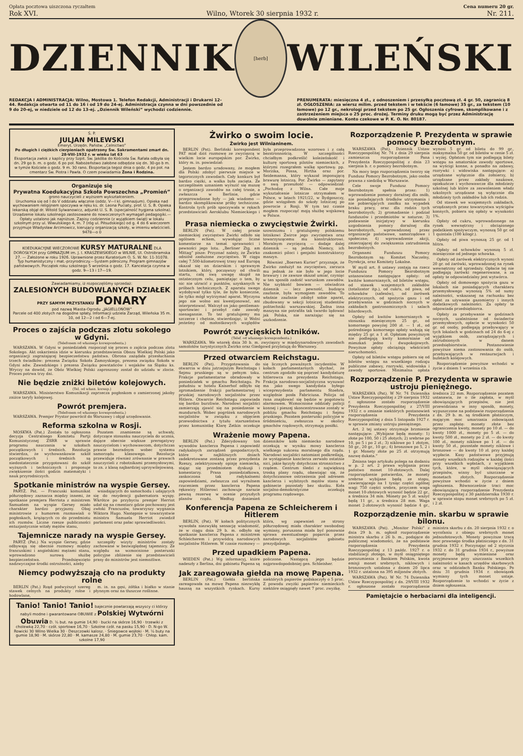Opłata pocztowa uiszczona ryczałtem Cena numeru 20 gr.
Rok XVI. Wilno, Wtorek 30 sierpnia 1932 r. Nr. 211.
DZIENNIK
[herb]
WILEŃSKI
REDAKCJA I ADMINISTRACJA: Wilno, Mostowa 1. Telefon Redakcji, Administracji i Drukarni 12-44. Redakcja otwarta od 11 do 16 i od 19 do 24-ej. Administracja czynna w dni powszednie od 9 do 20-ej, w niedziele od 12 do 13-ej. „Dziennik Wileński” wychodzi codziennie.
PRENUMERATA: miesięczna 4 zł., z odnoszeniem i przesyłką pocztową zł. 4 gr. 50, zagranicą 8 zł. OGŁOSZENIA: za wiersz milim. przed tekstem i w tekście (6 łamowe) 35 gr., za tekstem (10 łamowe) po 12 gr., nekrologi przed tekstem po 25 gr. Ogłoszenia cyfrowe, skomplikowane i z zastrzeżeniem miejsca o 25 proc. drożej. Terminy druku mogą być przez Administrację dowolnie zmieniane. Konto czekowe w P. K. O. Nr. 80187.
Ś. P.
JULJAN MILEWSKI
Emeryt. Urzędn. Państw. „Celnictwo”
Po długich i ciężkich cierpieniach opatrzony Św. Sakramentami zmarł dn. 28-VIII-1932 r. w wieku lat 63
Eksportacja zwłok z kaplicy przy Szpit. Św. Jakóba do Kościoła Św. Rafała odbyła się dn. 29 go b. m. o godz. 6 po poł. Nabożeństwo żałobne odbędzie się dn. 30-go b m. w tymże Kościele o godz. 9 m. 30 rano. Eksportacja tegoż dnia o godz. 4 po poł. na cmentarz Św. Piotra i Pawła. O czem powiadamia Żona i Rodzina.
Organizuje się
Prywatna Koedukacyjna Szkoła Powszechna „Promień”
grono nauczycieli z wyższem wykształceniem.
Uruchomia się od I do V oddziału włącznie (oddz. V—I kl. gimnazjum). Opieka nad wychowaniem religijnem spoczywa w ręku ks. dr. Leona Puciaty, prof. U. S. B. Opieka lekarską objął dr. Witold Sylwanowicz, adjunkt U. S. B. (specjalność hygjena szkolna). Urządzenie lokalu szkolnego zastosowane do nowoczesnych wymagań pedagogiki.—Opłaty ustalono jak najniższe. Zapisy codziennie (z wyjątkiem świąt) w lokalu szkolnym przy ul. Wiwulskiego 4, m. 7 (róg ul. Piłsudskiego) od g. 4 do 6 wieczorem przyjmuje Władysław Arcimowicz, kierujący organizacją szkoły, w imieniu właścicieli. 9478—o 0
KOEDUKACYJNE WIECZOROWE KURSY MATURALNE DLA DOROSŁYCH przy GIMNAZJUM im. J. I. KRASZEWSKIEGO w WILNIE, Ul. Ostrobramska 27. — Założone w roku 1926. Uprawnione przez Kuratorjum O. S. W. Nr. 11-31078. Typ humanistyczny i mat.-przyrodniczy.—System półroczny. Program gimnazjów państwowych. Początek roku szkolnego 5 września o godz. 17. Kancelarja czynna w godz. 9—13 i 17—19.
Zawiadamiamy, iż rozpoczęliśmy sprzedaż:
ZALESIONYCH BUDOWLANYCH DZIAŁEK
PRZY SAMYM PRZYSTANKU PONARY
pod nazwą Miasta-Ogrodu „JAGIELLONÓW”
Parcele od 400 złotych na dogodne spłaty. Informacji udziela Zarząd, Wileńska 35 m. 10, od 12—2 i od 6—7-ej.
Proces o zajścia podczas zlotu sokolego w Gdyni.
(Telefonem od własnego korespondenta.)
WARSZAWA. W Gdyni w poniedziałek rozpoczął się proces o zajścia podczas zlotu Sokolego. Akt oskarżenia idzie w kierunku przedstawienia Obozu Wielkiej Polski jako organizacji zagrażającej bezpieczeństwu państwa. Obrona zażądała przesłuchania trzech świadków: prezesa Związku Sokoła Zamoyskiego, prezesa związku Sokoła w Gdyni adw. Zawadzkiego i prezesa Związku powstańców i wojaków na Śląsku ks. Wryczy na dowód, że Obóz Wielkiej Polski zaproszony został do udziału w zlocie. Proces potrwa trzy dni.
Nie będzie zniżki biletów kolejowych.
(Tel. od własn. koresp.)
WARSZAWA. Ministerstwo Komunikacji zaprzecza pogłoskom o zamierzonej jakoby zniżce taryfy kolejowej.
Powrót premjera.
(Telefonem od własnego korespondenta.)
WARSZAWA. Premjer Prystor powrócił do Warszawy i objął urzędowanie.
Reforma szkolna w Rosji.
MOSKWA (Pat.) Została to ogłoszona decyzja Centralnego Komitetu Partji Komunistycznej ZSRR w sprawie programu nauczania w szkołach początkowych i średnich. Rezolucja stwierdza, że wychowankowie szkół początkowych i średnich są niedostatecznie przygotowani do szkół wyższych i technicznych i proponuje zwiększenie ilości godzin matematyki i nauk przyrodniczych.
Pozatem znamienne są uchwały, dotyczące stosunku nauczyciela do ucznia, dające obecnie większe prerogatywy nauczycielom i wychowawcom, dotychczas prawie bezradnym wobec systemu samorządu klasowego. Rezolucja przewiduje również zrównanie w prawach nauczycieli z robotnikami przemysłowymi, to zn. z klasą najbardziej uprzywilejowaną.
Spotkanie ministrów na wyspie Gersey.
PARYŻ. Pat. — Francuski komunikat półurzędowy zaznacza między innemi, że spotkanie premjera Herriota z ministrem Samuelem na wyspie Gersey miało charakter bardzo przyjazny. Obaj ministrowie z humorem rozmawiali o pogłoskach, krążących co do przedmiotu ich rozmów. Liczne rzesze publiczności entuzjastycznie witały mężów stanu,
wsiadających do samochodu i udających się do rezydencji gubernatora wyspy. Wkrótce po przybyciu premjer Herriot udał się na cmentarz gdzie pochowany jest zwłoki Francuzów, towarzyszy wygnania Wiktora Hugo. Następnie w towarzystwie ministra Samuela Herriot zwiedził parlament oraz pałac sprawiedliwości.
Tajemnicze narady na wyspie Gersey.
PARYŻ (Pat.) Na wyspie Gersey, gdzie odbywają się obecnie rozmowy między francuskimi i angielskimi mężami stanu, wprowadzono surową służbę bezpieczeństwa. Przedsięwzięto nadzwyczajne środki ostrożności, ażeby
szczegóły wizyty ministrów zostały zachowane w bezwzględnej tajemnicy. Ze względu na wzmocnione posterunki policyjne zbliżenie się przedstawicieli prasy do ministrów jest niemożliwe.
Niemcy podwyższają cło na produkty rolne
BERLIN (Pat.) Rząd podwyższył szereg stawek celnych na produkty rolne i hodowlane,
m. in. na gęsi, żółtka i białko w stanie płynnym oraz na tłuszcze roślinne.
Tanio! Tanio! Tanio! bajecznie powtarzają wszyscy ci którzy nabyli modne i gwarantowane OBUWIE z Polskiej Wytwórni Obuwia D. ½ but. na gumie 14,90 · bucki na skórze 16,90 · trzewiki z cholewką 22,70 · czół. sportowe 16,70 · Szkolne czół. na pasku 15,90 · D. N-go W. Rowicki 30 Wilno Wielka 30 · Deszczowki kalosz. · Śniegowce wojłoki · M. ½ buty na gumie 18,90 · M. skórze 22,80 · M. kamasze 24,80 · M. gumie 23,70 · Chłop. kam. szkolne 17,90
Żwirko o swoim locie.
Żwirko jest Wilnianinem.
BERLIN (Pat). Berliński korespondent PAT miał dziś rozmowę ze zwycięzcą w wielkim locie europejskim por. Żwirko, który m. in. powiedział:
Jestem bardzo uradowany, że mogłem dla Polski zdobyć pierwsze miejsce w tegorocznych zawodach. Cały konkurs był bardzo ciężki, a walka była zacięta. Ze szczególnem uznaniem wyrazić się muszę o organizacji zawodów na całej trasie, a zwłaszcza w Berlinie, gdzie przeprowadzone były — jak wiadomo — bardzo skomplikowane próby techniczne. Kontrola tych prób spoczywała w rękach przedstawicieli Aeroklubu Niemieckiego i była przeprowadzona wzorowo i z całą bezstronnością. W szczególności chciałbym podkreślić koleżeńskość i kulturę sportową pilotów niemieckich, z którymi rozegrałem walkę sportową: pp. Morzika, Possa, Hirtha oraz por. Seidemanna, który wykazał imponującą brawurę lotniczą. Por. Żwirko — zapytany o swą przeszłość — odpowiedział: „Pochodzę z Wilna. Całe moje wykształcenie lotnicze otrzymałem w Polsce, w latach 1921/22, w Bydgoszczy, gdzie wstąpiłem do szkoły lotniczej po powrocie z Rosji. W tym też czasie mogłem rozpocząć moją służbę wojskową w Polsce.
Prasa niemiecka o zwycięstwie Żwirki.
BERLIN (Pat). W całej prasie niemieckiej zwycięstwo Żwirki odbiło się ogólnem echem, wywołując liczne komentarze na temat sprawności i pewności jego lotu. „Berliner Ztg. am Mittag” pisze: Przyznać należy, że Żwirko odniósł zasłużone zwycięstwo. W ciągu całej 7.500-kilometrowej trasy nad Europą okazał się on dziarskim i sprawnym lotnikiem, który, począwszy od chwili startu, całą swą uwagę skupił na ostatecznym celu, pamiętając o tem, by nic nie utracić z punktów, uzyskanych w próbach technicznych. Z aparatu swego wydobywał tylko tyle, ile było konieczne, ile tylko mógł wytrzymać aparat. Wyczynu jego nie wolno ani kwestjonować, ani interpretować. Walczył on jako gentleman-sportowiec i przebył całe zawody nienagannie. To też gratulujemy mu szczerze i chętnie, stwierdzając, iż Wolni jesteśmy od małostkowych względów szowinizmu i gratulujemy polskiemu lotnikowi Żwirce jego zwycięstwa oraz towarzyszącemu mu konstruktorowi. Moralnym zwycięzcą — dodaje dalej dziennik — są jednak Niemcy, ich znakomici piloci i genjalni konstruktorzy maszyn.
Również „Boersen Kurier” przyznaje, że Żwirko zasłużył na zwycięstwo, zarzuca mu jednak że nie było w jego locie brawury i że zawsze okazał umiar, czyniąc w ten sposób zadość warunkom zawodów. Nie szybkość bowiem — oświadcza dziennik — lecz pewność, budząca zaufanie, była wymogiem zawodów. To właśnie zaufanie zdobył sobie aparat, zbudowany w sekcji lotniczej studentów politechniki warszawskiej. Żadna inna maszyna nie potrafiła tak twardo lądować jak Polska, nie narażając się na uszkodzenie.
Powrót zwycięskich lotników.
(Telef. od własnego korespondenta.)
WARSZAWA. We wtorek dnia 30 b. m. zwycięzcy w międzynarodowych zawodach samolotów turystycznych Żwirko oraz Giedgowd przylatują do Warszawy.
Przed otwarciem Reichstagu.
BERLIN (Pat). Przygotowania do otwarcia w dniu jutrzejszym Reichstagu i Sejmu pruskiego są w pełnym toku. Frakcje parlamentarne obradowały w poniedziałek w gmachu Reichstagu. Po południu w hotelu Kaiserhof odbyło się zgromadzenie frakcji parlamentarnej i pruskiej narodowych socjalistów przez Hitlera. Otwarcie Reichstagu zapowiada się bardzo burzliwie. Narodowi socjaliści zamierzają zjawić się na posiedzenie w mundurach. Wobec pogróżek narodowych socjalistów w związku z objęciem przewodnictwa z tytułu starszeństwa przez komunistkę Klarę Zetkin oczekuje się licznych powaźnych incydentów. W kołach parlamentarnych słychać, że centrum zgodziło się poprzeć kandydaturę hitlerowca na prezydenta Reichstagu. Frakcja narodowo-socjalistyczna wysuwać ma jako swego kandydata byłego wiceprezydenta parlamentu Stoehra, względnie posła Fabriciusa. Policja od rana znajdować się będzie w pogotowiu alarmowem. Wzmocnione oddziały policji konnej i pieszej skoncentrowane zostały w pobliżu gmachu Reichstagu i Sejmu pruskiego. Pozatem posterunki policyjne w śródmieściu, zwłaszcza w okolicy gmachów rządowych, otrzymają posiłki.
Wrażenie mowy Papena.
BERLIN (Pat.) Zdecydowany ton wywodów kanclerza Papena i zapowiedź radykalnych zarządzeń gospodarczych, które w najbliższych dniach zadekretowane zostaną przez prezydenta Rzeszy, zelektryzowały opinję niemiecką, stając się przedmiotem dyskusji i komentarzy. Prasa poniedziałkowa, zaskoczona tak radykalnemi zapowiedziami, zwłaszcza zaś wyraźnem rzuceniem przez kanclerza Papena rękawicy Hitlerowi zachowuje narazie pewną rezerwę w ocenie przyszłych planów rządu. Według doniesień dzienników koła niemiecko narodowe oczekują w wyniku mowy kanclerza wielkiego sukcesu moralnego dla rządu. Narodowi socjaliści natomiast podkreślają, że wystąpienie kanclerza zerwało ostatnie nici, jakie łączyły dotychczas stronnictwo z rządem. Centrum śledzi z największą troską plany rządu, obawiając się, że dotychczasowe ostrzeżenia pod adresem kanclerza i wybitnych mężów stanu w gabinecie pozostały bez skutku. Koła socjalno-demokratyczne oczekują programu rządowego.
Konferencja Papena ze Schleicherem i Hitlerem
BERLIN, (Pat). W kołach politycznych wywołała niezwykłą sensację wiadomość, że w ciągu dnia 29 b. m. odbyło się spotkanie kanclerza Papena z ministrem Schleicherem i przywódcą narodowych socjalistów Hitlerem. W czasie rozmowy — która, wg zapewnień ze strony półurzędowej miała charakter swobodnej wymiany, poruszona miała być ponownie sprawa ewentualnego poparcia przez narodowych socjalistów gabinetu prezydjalnego.
Przed upadkiem Papena.
WIEDEŃ (Pat.) Wg informacyj, które nadeszły z Berlina, dni gabinetu Papena są policzone. Następcą jego będzie najprawdopodobniej gen. Schleisher.
Jak zareagowała giełda na mowę Papena.
BERLIN (Pat.) Giełda berlińska zareagowała na mowę Papena niezwykłą haussą na wszystkich rynkach. Kursy niektórych papierów podskoczyły o 5 proc. Z powodu zwyżki papierów niemieckich niektóre osiągnęły nawet 7 proc. zwyżkę.
Rozporządzenie P. Prezydenta w sprawie pomocy bezrobotnym.
WARSZAWA (Pat). Dziennik Ustaw Rzeczypospolitej Nr. 74 z dnia 29 sierpnia zamieszcza rozporządzenie Pana Prezydenta Rzeczypospolitej z dnia 23 sierpnia b. r. o pomocy bezrobotnym.
Na mocy tego rozporządzenia tworzy się Fundusz Pomocy Bezrobotnym, jako osoba prawna z siedzibą w Warszawie.
Cele swoje Fundusz Pomocy Bezrobotnym spełnia przez: 1) wprowadzenie pomocy doraźnej dla osób, nie posiadających środków utrzymania i nie pobierających zasiłku na wypadek braku pracy, oraz dla rodzin tych bezrobotnych; 2) gromadzenie i podział funduszów i przedmiotów w naturze; 3) podawanie inicjatywy w kierunku uzgodnienia pomocy doraźnej dla bezrobotnych, wprowadzonej przez organizacje państwowe, samorządowe i społeczne; 4) wprowadzenie akcji, zmierzającej do zwiększenia zatrudnienia bezrobotnych.
Organami Funduszu Pomocy Bezrobotnym są: Komitet Naczelny, Dyrekcja, oraz Komitety Lokalne.
W myśl art. 8 ustawy zostają na rzecz Funduszu Pomocy Bezrobotnym ustanowione następujące opłaty: od kwitów komornianych, od biletów wstępu, od stawek wzajemnych zakładów (totalizator itp.), od cukru, od piwa, od schowków (safesów), od żarówek elektrycznych, od spożycia gazu i od przebywania w godzinach nocnych w zakładach gastronomicznych i salach bilardowych.
Opłaty od kwitów komornianych w stosunku miesięcznym 25 gr., od komornego powyżej 200 zł. — 1 zł., od pośredniego komornego opłaty wahają się między 25 gr. a 1 zł. Opłatom powyższym nie podlegają kwity komorniane od mieszkań jedno i dwupokojowych. Powyższe opłaty obciążają właścicieli nieruchomości.
Opłaty od biletów wstępu pobiera się od biletów wstępu na wszelkiego rodzaju publiczne zabawy, rozrywki, widowiska i zawody sportowe. Minimalna opłata wynosi 5 gr. od biletu do 99 gr., maksymalna 50 gr. od biletów w cenie 5 zł. i wyżej. Opłatom tym nie podlegają bilety wstępu na amatorskie zawody sportowe, na wyścigi konne, a ponadto na zabawy, rozrywki i widowiska następujące: a) urządzane wyłącznie dla żołnierzy, b) urządzane przez zakłady naukowe, opiekuńcze i wychowawcze dla młodzieży szkolnej lub które za zezwoleniem władz szkolnych urządzane są wyłącznie dla młodzieży tych zakładów lub ich rodzin.
Od stawek we wzajemnych zakładach, urządzanych przez towarzystwa wyścigów konnych, pobiera się opłaty w wysokości 1%.
Opłaty od cukru, wprowadzonego na rynek wewnętrzny i obciążonego podatkiem spożywczym, wynoszą 50 gr. od 1 quintala (100 kilogr.).
Opłaty od piwa wynoszą 25 gr. od 1 hlitra.
Opłaty od schowków wynoszą 5 zł. miesięcznie od jednego schowka.
Opłaty od żarówek elektrycznych wynosi 20 gr. od żarówki, wprowadzonej na rynek wewnętrzny od sprzedaży. Opłacie tej nie podlegają żarówki regenerowane, a za opłaty te odpowiedzialny jest wytwórca.
Opłaty od domowego spożycia gazu w lokalach nie posiadających charakteru przemysłowego wynoszą 5% od sumy należności, wskazanej na rachunku bez opłat za używanie gazomierzy i innych dodatkowych należności. Za opłaty te odpowiada przedsiębiorca.
Opłaty za przebywanie w godzinach nocnych, uzależnione od świadectw przemysłowych, opłacie w wysokości 50 gr. od osoby, podlegają przebywający w tych lokalach w godzinach od 24 do 6-ej z wyjątkiem osób, zarządzających i zatrudnionych w danem przedsiębiorstwie. Postanowienie powyższe niema zastosowania do osób, przebywających w restauracjach i bufetach kolejowych.
Rozporządzenie powyższe wchodzi w życie z dniem 1 września r.b.
Rozporządzenie P. Prezydenta w sprawie ustroju pieniężnego.
WARSZAWA (Pat). W Nr. 74 Dziennika Ustaw Rzeczypospolitej z 29 sierpnia 1932 r. ogłoszone zostało rozporządzenie Prezydenta Rzeczypospolitej z 27/VIII 1932 r. o zmianie niektórych postanowień rozporządzenia Prezydenta Rzeczypospolitej z dnia 5 listopada 1927 r. w sprawie zmiany ustroju pieniężnego.
Art. 2 tej ustawy otrzymuje brzmienie następujące: „Wybijane będą monety: 1) złote po 100, 50 i 25 złotych; 2) srebrne po 10, po 5 i po 2 zł.; 3) niklowe po 1 złotym, 50 gr., 20 gr., 10 gr.; 4) bronzowe po 5, 2 i 1 gr. Monety złote po 25 zł. otrzymują nazwę dukata.”
Zmiana tego artykułu polega na dodaniu w p. 2 art. 2 prawa wybijania przez państwo monet 10-złotowych. Dalej rozporządzenie potwierdza, że monety srebrne wybijane będą ze stopu, zawierającego na 1 tysiąc części ogólnej wagi 750 części srebra, przyczem waga monet 10-złotowych wynosić będzie 22 gr., a średnica 34 mm. Monety po 5 zł. ważyć będą 11 gr., a średnica 28 mm. Waga monet 2-złotowych wynosić będzie 4 gr., średnica 22 mm. Rozporządzenie pozatem ustanawia, że o ile zapłata, w myśl obowiązujących przepisów, nie jest przewidziana w inny sposób, monety, wypuszczone na podstawie rozporządzenia z dn. 29 b. m. są środkiem płatniczym, mającym moc umarzania zobowiązań przez zapłatę: monety złote bez ograniczenia kwoty, monety po 10 zł. — do kwoty 1000 zł., monety po 5 zł. — do kwoty 500 zł., monety po 2 zł. — do kwoty 100 zł., monety niklowe po 1 zł. — do kwoty 50 zł., pozostałe monety niklowe i bronzowe — do kwoty 10 zł. przy każdej wypłacie. Kasy państwowe przyjmują monety wszelkich rodzajów w każdej ilości przy wszelkich wpłatach, z wyjątkiem tych, które, w myśl obowiązujących przepisów, winny być uiszczane w monetach złotych. Rozporządzenie powyższe wchodzi w życie z dniem ogłoszenia. Równocześnie traci moc obowiązującą rozporządzenie Prezydenta Rzeczypospolitej z 30 października 1930 r. w sprawie stopu monet srebrnych po 5 zł. i 2 zł.
Rozporządzenie min. skarbu w sprawie bilonu.
WARSZAWA (Pat). „Monitor Polski” z dnia 29 b. m. ogłosił rozporządzenie ministra skarbu z 26 b. m., podające do publicznej wiadomości, że na podstawie rozporządzenia Prezydenta Rzeczypospolitej z 13 paźdz. 1927 r. o stabilizacji złotego, w myśl osiągniętego porozumienia z Bankiem Polskim, kwota emisji monet srebrnych, niklowych i bronzowych ustalona z dniem 20 lipca 1932 r. ustalona na 395 miljonów złotych.
WARSZAWA (Pat). W Nr. 74 Dziennika Ustaw Rzeczypospolitej z dn. 29/VIII 1932 r. ogłoszone zostało rozporządzenie ministra skarbu z dn. 20 sierpnia 1932 r. o wycofaniu z obiegu srebrnych monet jednozłotowych. Monety powyższe tracą moc prawnego środka płatniczego z dn. 31 grudnia 1932 r. Poczynając od 2 stycznia 1932 r. do 31 grudnia 1934 r., powyższe monety będą wymieniane oraz przyjmowane przy uiszczaniu wszelkich należności w kasach urzędów skarbowych oraz w oddziałach Banku Polskiego. Po dniu 31 grudnia 1934 r. obowiązek wymiany tych monet ustaje. Rozporządzenie to wchodzi w życie z dniem ogłoszenia.
Pamiętajcie o herbaciarni dla inteligencji.